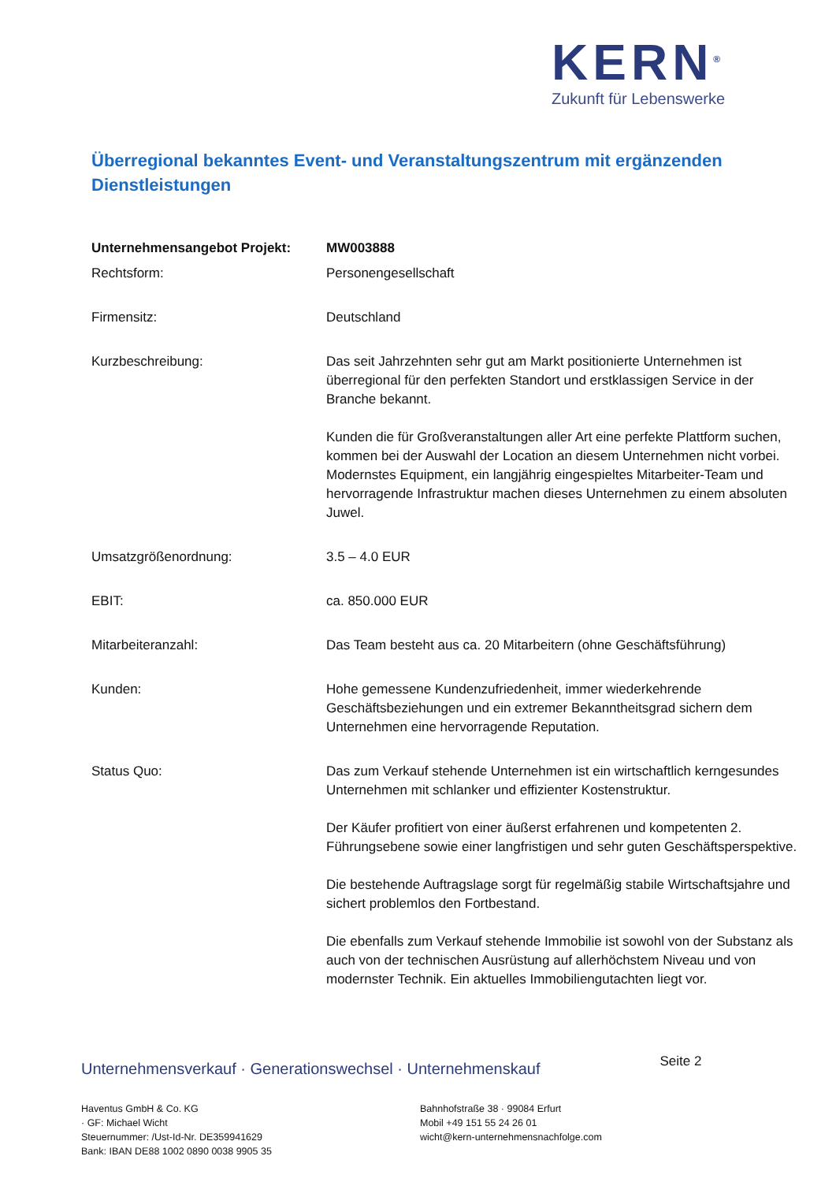KERN<sup>®</sup>
Zukunft für Lebenswerke
Überregional bekanntes Event- und Veranstaltungszentrum mit ergänzenden Dienstleistungen
| Unternehmensangebot Projekt: | MW003888 |
| Rechtsform: | Personengesellschaft |
| Firmensitz: | Deutschland |
| Kurzbeschreibung: | Das seit Jahrzehnten sehr gut am Markt positionierte Unternehmen ist überregional für den perfekten Standort und erstklassigen Service in der Branche bekannt. Kunden die für Großveranstaltungen aller Art eine perfekte Plattform suchen, kommen bei der Auswahl der Location an diesem Unternehmen nicht vorbei. Modernstes Equipment, ein langjährig eingespieltes Mitarbeiter-Team und hervorragende Infrastruktur machen dieses Unternehmen zu einem absoluten Juwel. |
| Umsatzgrößenordnung: | 3.5 – 4.0 EUR |
| EBIT: | ca. 850.000 EUR |
| Mitarbeiteranzahl: | Das Team besteht aus ca. 20 Mitarbeitern (ohne Geschäftsführung) |
| Kunden: | Hohe gemessene Kundenzufriedenheit, immer wiederkehrende Geschäftsbeziehungen und ein extremer Bekanntheitsgrad sichern dem Unternehmen eine hervorragende Reputation. |
| Status Quo: | Das zum Verkauf stehende Unternehmen ist ein wirtschaftlich kerngesundes Unternehmen mit schlanker und effizienter Kostenstruktur. Der Käufer profitiert von einer äußerst erfahrenen und kompetenten 2. Führungsebene sowie einer langfristigen und sehr guten Geschäftsperspektive. Die bestehende Auftragslage sorgt für regelmäßig stabile Wirtschaftsjahre und sichert problemlos den Fortbestand. Die ebenfalls zum Verkauf stehende Immobilie ist sowohl von der Substanz als auch von der technischen Ausrüstung auf allerhöchstem Niveau und von modernster Technik. Ein aktuelles Immobiliengutachten liegt vor. |
Unternehmensverkauf · Generationswechsel · Unternehmenskauf Seite 2
Haventus GmbH & Co. KG
· GF: Michael Wicht
Steuernummer: /Ust-Id-Nr. DE359941629
Bank: IBAN DE88 1002 0890 0038 9905 35
Bahnhofstraße 38 · 99084 Erfurt
Mobil +49 151 55 24 26 01
wicht@kern-unternehmensnachfolge.com